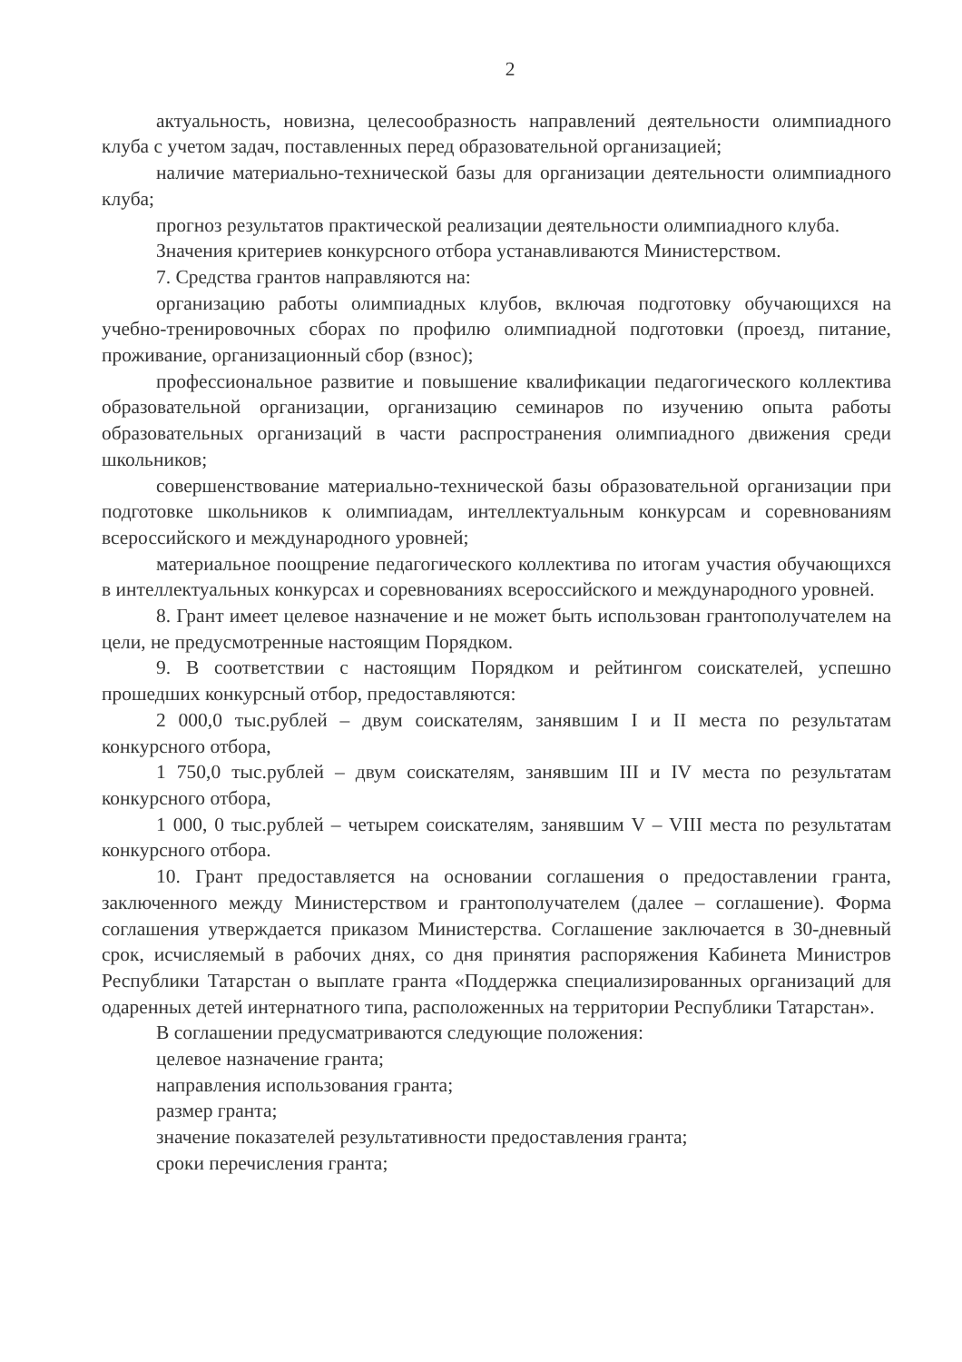2
актуальность, новизна, целесообразность направлений деятельности олимпиадного клуба с учетом задач, поставленных перед образовательной организацией;
наличие материально-технической базы для организации деятельности олимпиадного клуба;
прогноз результатов практической реализации деятельности олимпиадного клуба.
Значения критериев конкурсного отбора устанавливаются Министерством.
7. Средства грантов направляются на:
организацию работы олимпиадных клубов, включая подготовку обучающихся на учебно-тренировочных сборах по профилю олимпиадной подготовки (проезд, питание, проживание, организационный сбор (взнос);
профессиональное развитие и повышение квалификации педагогического коллектива образовательной организации, организацию семинаров по изучению опыта работы образовательных организаций в части распространения олимпиадного движения среди школьников;
совершенствование материально-технической базы образовательной организации при подготовке школьников к олимпиадам, интеллектуальным конкурсам и соревнованиям всероссийского и международного уровней;
материальное поощрение педагогического коллектива по итогам участия обучающихся в интеллектуальных конкурсах и соревнованиях всероссийского и международного уровней.
8. Грант имеет целевое назначение и не может быть использован грантополучателем на цели, не предусмотренные настоящим Порядком.
9. В соответствии с настоящим Порядком и рейтингом соискателей, успешно прошедших конкурсный отбор, предоставляются:
2 000,0 тыс.рублей – двум соискателям, занявшим I и II места по результатам конкурсного отбора,
1 750,0 тыс.рублей – двум соискателям, занявшим III и IV места по результатам конкурсного отбора,
1 000, 0 тыс.рублей – четырем соискателям, занявшим V – VIII места по результатам конкурсного отбора.
10. Грант предоставляется на основании соглашения о предоставлении гранта, заключенного между Министерством и грантополучателем (далее – соглашение). Форма соглашения утверждается приказом Министерства. Соглашение заключается в 30-дневный срок, исчисляемый в рабочих днях, со дня принятия распоряжения Кабинета Министров Республики Татарстан о выплате гранта «Поддержка специализированных организаций для одаренных детей интернатного типа, расположенных на территории Республики Татарстан».
В соглашении предусматриваются следующие положения:
целевое назначение гранта;
направления использования гранта;
размер гранта;
значение показателей результативности предоставления гранта;
сроки перечисления гранта;